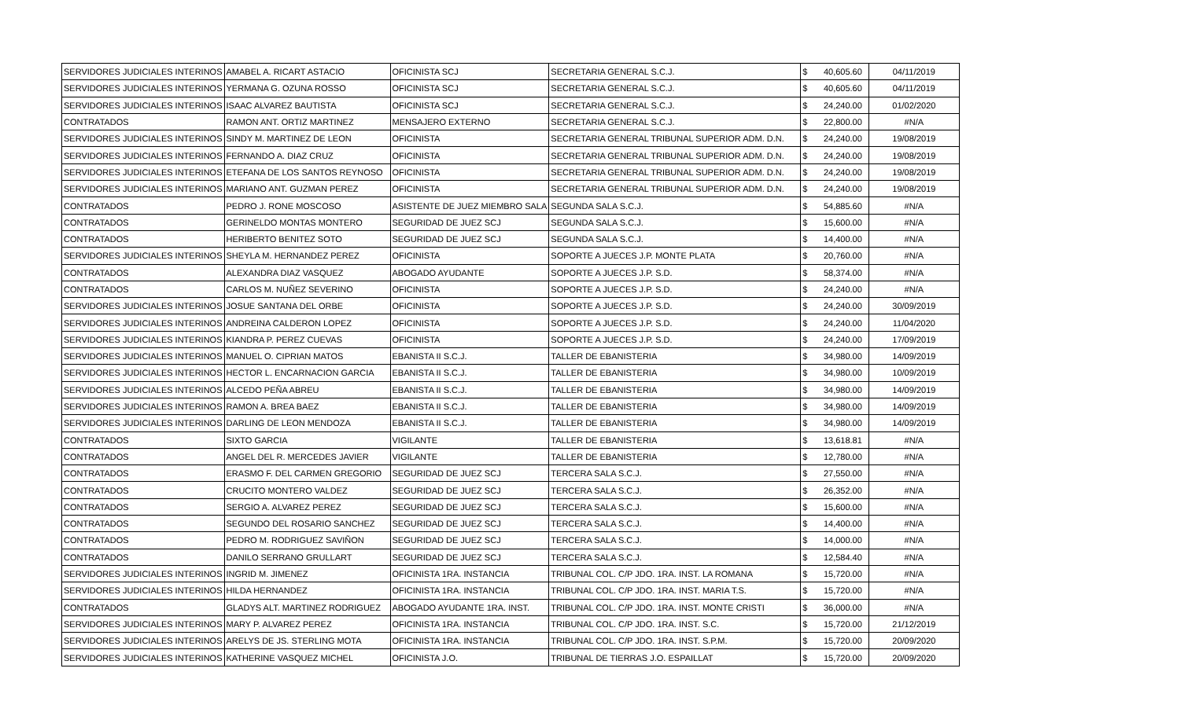| SERVIDORES JUDICIALES INTERINOS | AMABEL A. RICART ASTACIO | OFICINISTA SCJ | SECRETARIA GENERAL S.C.J. | $ | 40,605.60 | 04/11/2019 |
| SERVIDORES JUDICIALES INTERINOS | YERMANA G. OZUNA ROSSO | OFICINISTA SCJ | SECRETARIA GENERAL S.C.J. | $ | 40,605.60 | 04/11/2019 |
| SERVIDORES JUDICIALES INTERINOS | ISAAC ALVAREZ BAUTISTA | OFICINISTA SCJ | SECRETARIA GENERAL S.C.J. | $ | 24,240.00 | 01/02/2020 |
| CONTRATADOS | RAMON ANT. ORTIZ MARTINEZ | MENSAJERO EXTERNO | SECRETARIA GENERAL S.C.J. | $ | 22,800.00 | #N/A |
| SERVIDORES JUDICIALES INTERINOS | SINDY M. MARTINEZ DE LEON | OFICINISTA | SECRETARIA GENERAL TRIBUNAL SUPERIOR ADM. D.N. | $ | 24,240.00 | 19/08/2019 |
| SERVIDORES JUDICIALES INTERINOS | FERNANDO A. DIAZ CRUZ | OFICINISTA | SECRETARIA GENERAL TRIBUNAL SUPERIOR ADM. D.N. | $ | 24,240.00 | 19/08/2019 |
| SERVIDORES JUDICIALES INTERINOS | ETEFANA DE LOS SANTOS REYNOSO | OFICINISTA | SECRETARIA GENERAL TRIBUNAL SUPERIOR ADM. D.N. | $ | 24,240.00 | 19/08/2019 |
| SERVIDORES JUDICIALES INTERINOS | MARIANO ANT. GUZMAN PEREZ | OFICINISTA | SECRETARIA GENERAL TRIBUNAL SUPERIOR ADM. D.N. | $ | 24,240.00 | 19/08/2019 |
| CONTRATADOS | PEDRO J. RONE MOSCOSO | ASISTENTE DE JUEZ MIEMBRO SALA | SEGUNDA SALA S.C.J. | $ | 54,885.60 | #N/A |
| CONTRATADOS | GERINELDO MONTAS MONTERO | SEGURIDAD DE JUEZ SCJ | SEGUNDA SALA S.C.J. | $ | 15,600.00 | #N/A |
| CONTRATADOS | HERIBERTO BENITEZ SOTO | SEGURIDAD DE JUEZ SCJ | SEGUNDA SALA S.C.J. | $ | 14,400.00 | #N/A |
| SERVIDORES JUDICIALES INTERINOS | SHEYLA M. HERNANDEZ PEREZ | OFICINISTA | SOPORTE A JUECES J.P. MONTE PLATA | $ | 20,760.00 | #N/A |
| CONTRATADOS | ALEXANDRA DIAZ VASQUEZ | ABOGADO AYUDANTE | SOPORTE A JUECES J.P. S.D. | $ | 58,374.00 | #N/A |
| CONTRATADOS | CARLOS M. NUÑEZ SEVERINO | OFICINISTA | SOPORTE A JUECES J.P. S.D. | $ | 24,240.00 | #N/A |
| SERVIDORES JUDICIALES INTERINOS | JOSUE SANTANA DEL ORBE | OFICINISTA | SOPORTE A JUECES J.P. S.D. | $ | 24,240.00 | 30/09/2019 |
| SERVIDORES JUDICIALES INTERINOS | ANDREINA CALDERON LOPEZ | OFICINISTA | SOPORTE A JUECES J.P. S.D. | $ | 24,240.00 | 11/04/2020 |
| SERVIDORES JUDICIALES INTERINOS | KIANDRA P. PEREZ CUEVAS | OFICINISTA | SOPORTE A JUECES J.P. S.D. | $ | 24,240.00 | 17/09/2019 |
| SERVIDORES JUDICIALES INTERINOS | MANUEL O. CIPRIAN MATOS | EBANISTA II S.C.J. | TALLER DE EBANISTERIA | $ | 34,980.00 | 14/09/2019 |
| SERVIDORES JUDICIALES INTERINOS | HECTOR L. ENCARNACION GARCIA | EBANISTA II S.C.J. | TALLER DE EBANISTERIA | $ | 34,980.00 | 10/09/2019 |
| SERVIDORES JUDICIALES INTERINOS | ALCEDO PEÑA ABREU | EBANISTA II S.C.J. | TALLER DE EBANISTERIA | $ | 34,980.00 | 14/09/2019 |
| SERVIDORES JUDICIALES INTERINOS | RAMON A. BREA BAEZ | EBANISTA II S.C.J. | TALLER DE EBANISTERIA | $ | 34,980.00 | 14/09/2019 |
| SERVIDORES JUDICIALES INTERINOS | DARLING DE LEON MENDOZA | EBANISTA II S.C.J. | TALLER DE EBANISTERIA | $ | 34,980.00 | 14/09/2019 |
| CONTRATADOS | SIXTO GARCIA | VIGILANTE | TALLER DE EBANISTERIA | $ | 13,618.81 | #N/A |
| CONTRATADOS | ANGEL DEL R. MERCEDES JAVIER | VIGILANTE | TALLER DE EBANISTERIA | $ | 12,780.00 | #N/A |
| CONTRATADOS | ERASMO F. DEL CARMEN GREGORIO | SEGURIDAD DE JUEZ SCJ | TERCERA SALA S.C.J. | $ | 27,550.00 | #N/A |
| CONTRATADOS | CRUCITO MONTERO VALDEZ | SEGURIDAD DE JUEZ SCJ | TERCERA SALA S.C.J. | $ | 26,352.00 | #N/A |
| CONTRATADOS | SERGIO A. ALVAREZ PEREZ | SEGURIDAD DE JUEZ SCJ | TERCERA SALA S.C.J. | $ | 15,600.00 | #N/A |
| CONTRATADOS | SEGUNDO DEL ROSARIO SANCHEZ | SEGURIDAD DE JUEZ SCJ | TERCERA SALA S.C.J. | $ | 14,400.00 | #N/A |
| CONTRATADOS | PEDRO M. RODRIGUEZ SAVIÑON | SEGURIDAD DE JUEZ SCJ | TERCERA SALA S.C.J. | $ | 14,000.00 | #N/A |
| CONTRATADOS | DANILO SERRANO GRULLART | SEGURIDAD DE JUEZ SCJ | TERCERA SALA S.C.J. | $ | 12,584.40 | #N/A |
| SERVIDORES JUDICIALES INTERINOS | INGRID M. JIMENEZ | OFICINISTA 1RA. INSTANCIA | TRIBUNAL COL. C/P JDO. 1RA. INST. LA ROMANA | $ | 15,720.00 | #N/A |
| SERVIDORES JUDICIALES INTERINOS | HILDA HERNANDEZ | OFICINISTA 1RA. INSTANCIA | TRIBUNAL COL. C/P JDO. 1RA. INST. MARIA T.S. | $ | 15,720.00 | #N/A |
| CONTRATADOS | GLADYS ALT. MARTINEZ RODRIGUEZ | ABOGADO AYUDANTE 1RA. INST. | TRIBUNAL COL. C/P JDO. 1RA. INST. MONTE CRISTI | $ | 36,000.00 | #N/A |
| SERVIDORES JUDICIALES INTERINOS | MARY P. ALVAREZ PEREZ | OFICINISTA 1RA. INSTANCIA | TRIBUNAL COL. C/P JDO. 1RA. INST. S.C. | $ | 15,720.00 | 21/12/2019 |
| SERVIDORES JUDICIALES INTERINOS | ARELYS DE JS. STERLING MOTA | OFICINISTA 1RA. INSTANCIA | TRIBUNAL COL. C/P JDO. 1RA. INST. S.P.M. | $ | 15,720.00 | 20/09/2020 |
| SERVIDORES JUDICIALES INTERINOS | KATHERINE VASQUEZ MICHEL | OFICINISTA J.O. | TRIBUNAL DE TIERRAS J.O. ESPAILLAT | $ | 15,720.00 | 20/09/2020 |